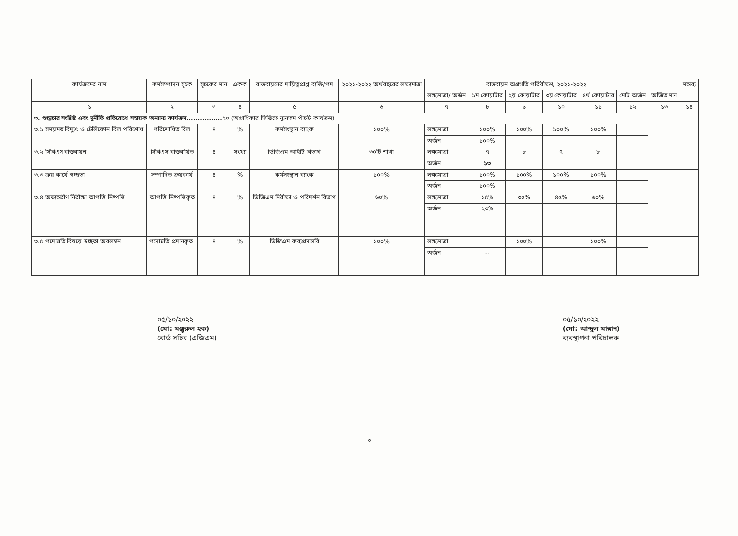| কার্যক্রমের নাম | কর্মসম্পাদন সূচক | সূচকের মান | একক | বাস্তবায়নের দায়িত্বপ্রাপ্ত ব্যক্তি/পদ | ২০২১-২০২২ অর্থবছরের লক্ষ্যমাত্রা | বাস্তবায়ন অগ্রগতি পরিবীক্ষণ, ২০২১-২০২২ | | | | | | | মন্তব্য |
| --- | --- | --- | --- | --- | --- | --- | --- | --- | --- | --- | --- | --- | --- |
| | | | | | | লক্ষ্যমাত্রা/ অর্জন | ১ম কোয়ার্টার | ২য় কোয়ার্টার | ৩য় কোয়ার্টার | ৪র্থ কোয়ার্টার | মোট অর্জন | অর্জিত মান | |
| ১ | ২ | ৩ | ৪ | ৫ | ৬ | ৭ | ৮ | ৯ | ১০ | ১১ | ১২ | ১৩ | ১৪ |
| ৩. শুদ্ধাচার সংশ্লিষ্ট এবং দুর্নীতি প্রতিরোধে সহায়ক অন্যান্য কার্যক্রম................ ২০ (অগ্রাধিকার ভিত্তিতে ন্যূনতম পাঁচটি কার্যক্রম) | | | | | | | | | | | | | |
| ৩.১ সময়মত বিদ্যুৎ ও টেলিফোন বিল পরিশোধ | পরিশোধিত বিল | ৪ | % | কর্মসংস্থান ব্যাংক | ১০০% | লক্ষ্যমাত্রা | ১০০% | ১০০% | ১০০% | ১০০% | | | |
| | | | | | | অর্জন | ১০০% | | | | | | |
| ৩.২ সিবিএস বাস্তবায়ন | সিবিএস বাস্তবায়িত | ৪ | সংখ্যা | ডিজিএম আইটি বিভাগ | ৩০টি শাখা | লক্ষ্যমাত্রা | ৭ | ৮ | ৭ | ৮ | | | |
| | | | | | | অর্জন | ১৩ | | | | | | |
| ৩.৩ ক্রয় কার্যে স্বচ্ছতা | সম্পাদিত ক্রয়কার্য | ৪ | % | কর্মসংস্থান ব্যাংক | ১০০% | লক্ষ্যমাত্রা | ১০০% | ১০০% | ১০০% | ১০০% | | | |
| | | | | | | অর্জন | ১০০% | | | | | | |
| ৩.৪ অভ্যন্তরীণ নিরীক্ষা আপত্তি নিষ্পত্তি | আপত্তি নিষ্পত্তিকৃত | ৪ | % | ডিজিএম নিরীক্ষা ও পরিদর্শন বিভাগ | ৬০% | লক্ষ্যমাত্রা | ১৫% | ৩০% | ৪৫% | ৬০% | | | |
| | | | | | | অর্জন | ২৩% | | | | | | |
| ৩.৫ পদোন্নতি বিষয়ে স্বচ্ছতা অবলম্বন | পদোন্নতি প্রদানকৃত | ৪ | % | ডিজিএম কব্যপ্রমাসবি | ১০০% | লক্ষ্যমাত্রা | | ১০০% | | ১০০% | | | |
| | | | | | | অর্জন | -- | | | | | | |
০৫/১০/২০২২
(মো: মঞ্জুরুল হক)
বোর্ড সচিব (এজিএম)
০৫/১০/২০২২
(মো: আব্দুল মান্নান)
ব্যবস্থাপনা পরিচালক
৩